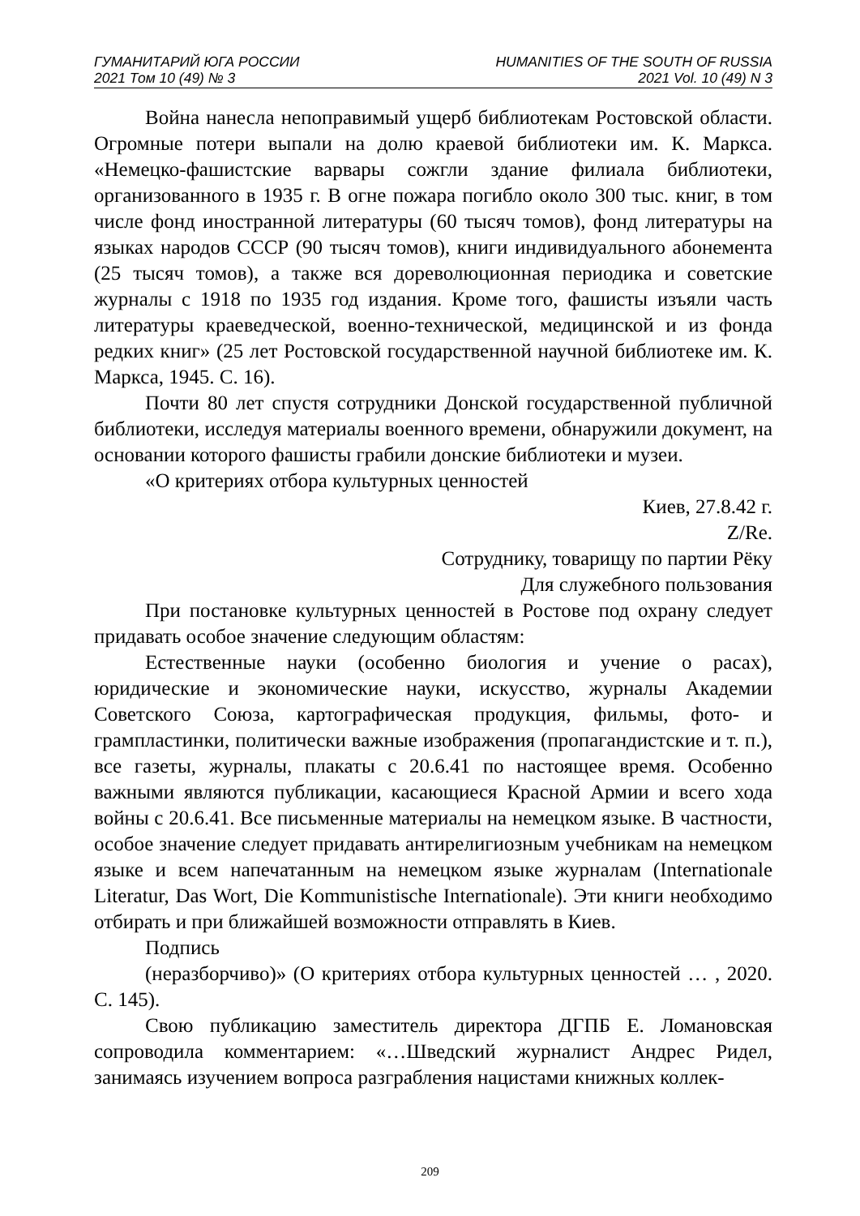ГУМАНИТАРИЙ ЮГА РОССИИ
2021 Том 10 (49) № 3
HUMANITIES OF THE SOUTH OF RUSSIA
2021 Vol. 10 (49) N 3
Война нанесла непоправимый ущерб библиотекам Ростовской области. Огромные потери выпали на долю краевой библиотеки им. К. Маркса. «Немецко-фашистские варвары сожгли здание филиала библиотеки, организованного в 1935 г. В огне пожара погибло около 300 тыс. книг, в том числе фонд иностранной литературы (60 тысяч томов), фонд литературы на языках народов СССР (90 тысяч томов), книги индивидуального абонемента (25 тысяч томов), а также вся дореволюционная периодика и советские журналы с 1918 по 1935 год издания. Кроме того, фашисты изъяли часть литературы краеведческой, военно-технической, медицинской и из фонда редких книг» (25 лет Ростовской государственной научной библиотеке им. К. Маркса, 1945. С. 16).
Почти 80 лет спустя сотрудники Донской государственной публичной библиотеки, исследуя материалы военного времени, обнаружили документ, на основании которого фашисты грабили донские библиотеки и музеи.
«О критериях отбора культурных ценностей
Киев, 27.8.42 г.
Z/Re.
Сотруднику, товарищу по партии Рёку
Для служебного пользования
При постановке культурных ценностей в Ростове под охрану следует придавать особое значение следующим областям:
Естественные науки (особенно биология и учение о расах), юридические и экономические науки, искусство, журналы Академии Советского Союза, картографическая продукция, фильмы, фото- и грампластинки, политически важные изображения (пропагандистские и т. п.), все газеты, журналы, плакаты с 20.6.41 по настоящее время. Особенно важными являются публикации, касающиеся Красной Армии и всего хода войны с 20.6.41. Все письменные материалы на немецком языке. В частности, особое значение следует придавать антирелигиозным учебникам на немецком языке и всем напечатанным на немецком языке журналам (Internationale Literatur, Das Wort, Die Kommunistische Internationale). Эти книги необходимо отбирать и при ближайшей возможности отправлять в Киев.
Подпись
(неразборчиво)» (О критериях отбора культурных ценностей … , 2020. С. 145).
Свою публикацию заместитель директора ДГПБ Е. Ломановская сопроводила комментарием: «…Шведский журналист Андрес Ридел, занимаясь изучением вопроса разграбления нацистами книжных коллек-
209